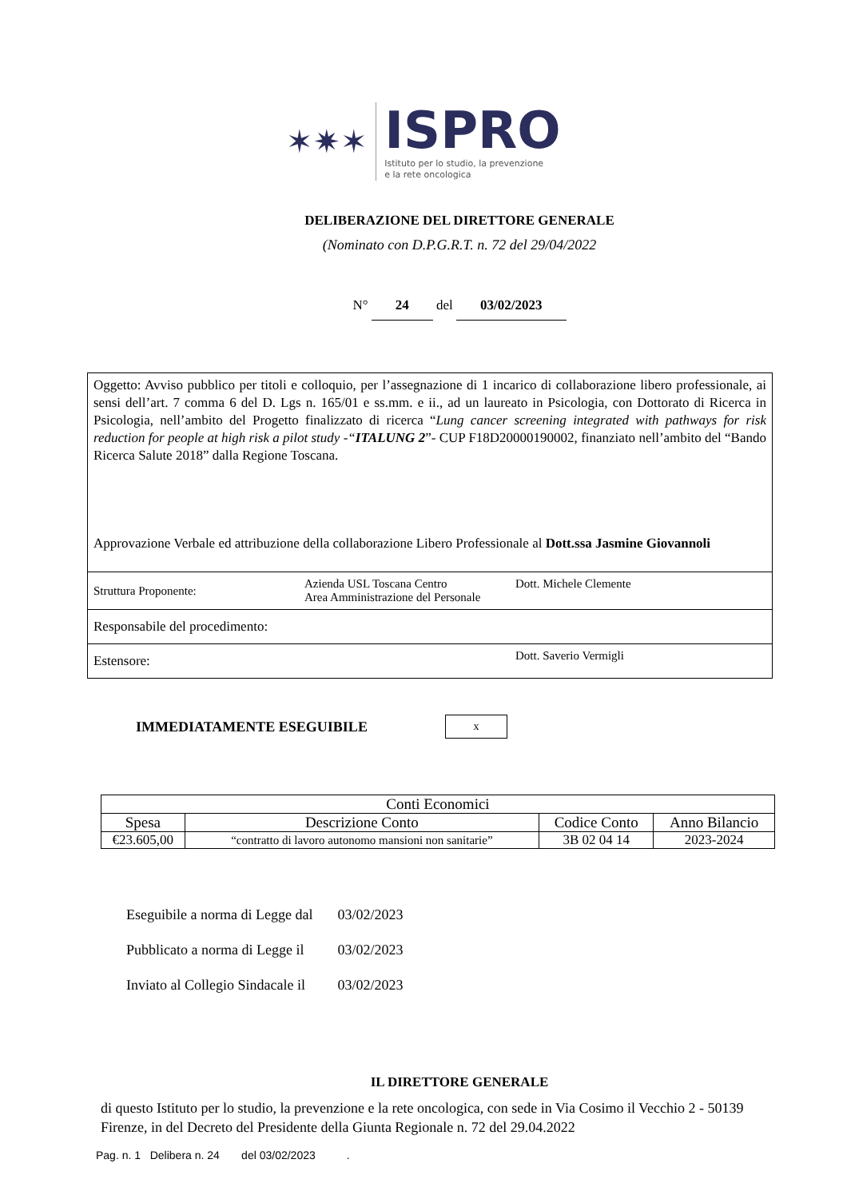✶✷✶
ISPRO
Istituto per lo studio, la prevenzione
e la rete oncologica
DELIBERAZIONE DEL DIRETTORE GENERALE
(Nominato con D.P.G.R.T. n. 72 del 29/04/2022
N° 24 del 03/02/2023
Oggetto: Avviso pubblico per titoli e colloquio, per l’assegnazione di 1 incarico di collaborazione libero professionale, ai sensi dell’art. 7 comma 6 del D. Lgs n. 165/01 e ss.mm. e ii., ad un laureato in Psicologia, con Dottorato di Ricerca in Psicologia, nell’ambito del Progetto finalizzato di ricerca “Lung cancer screening integrated with pathways for risk reduction for people at high risk a pilot study -“ITALUNG 2”- CUP F18D20000190002, finanziato nell’ambito del “Bando Ricerca Salute 2018” dalla Regione Toscana.
Approvazione Verbale ed attribuzione della collaborazione Libero Professionale al Dott.ssa Jasmine Giovannoli
| Struttura Proponente: | Azienda USL Toscana Centro Area Amministrazione del Personale | Dott. Michele Clemente |
| Responsabile del procedimento: | | |
| Estensore: | | Dott. Saverio Vermigli |
IMMEDIATAMENTE ESEGUIBILE x
| Conti Economici | | | |
| --- | --- | --- | --- |
| Spesa | Descrizione Conto | Codice Conto | Anno Bilancio |
| €23.605,00 | “contratto di lavoro autonomo mansioni non sanitarie” | 3B 02 04 14 | 2023-2024 |
Eseguibile a norma di Legge dal 03/02/2023
Pubblicato a norma di Legge il 03/02/2023
Inviato al Collegio Sindacale il 03/02/2023
IL DIRETTORE GENERALE
di questo Istituto per lo studio, la prevenzione e la rete oncologica, con sede in Via Cosimo il Vecchio 2 - 50139 Firenze, in del Decreto del Presidente della Giunta Regionale n. 72 del 29.04.2022
Pag. n. 1 Delibera n. 24 del 03/02/2023 .